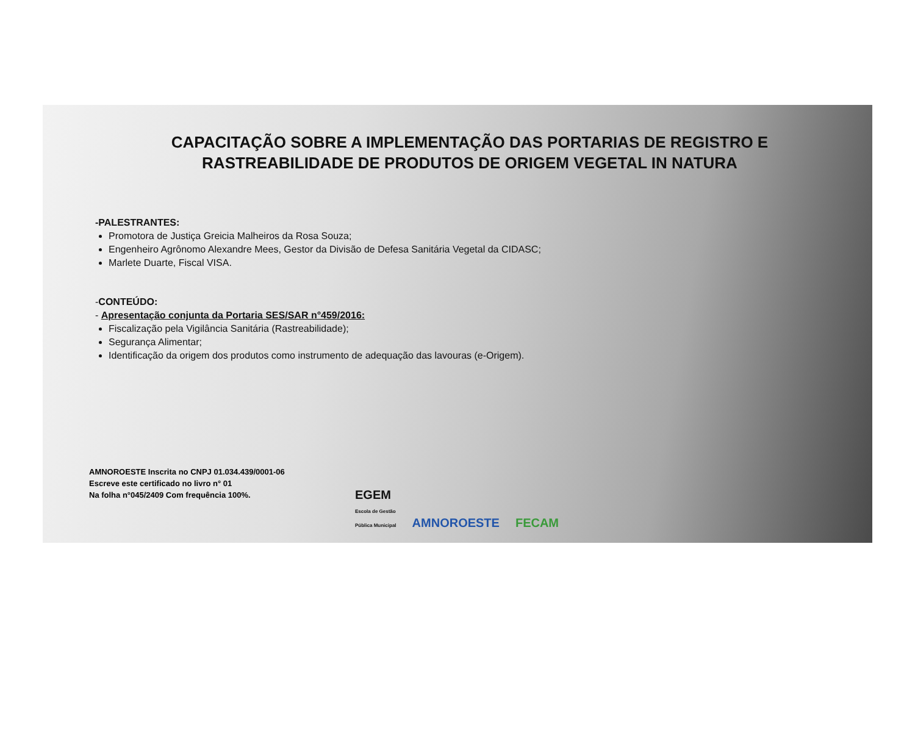CAPACITAÇÃO SOBRE A IMPLEMENTAÇÃO DAS PORTARIAS DE REGISTRO E RASTREABILIDADE DE PRODUTOS DE ORIGEM VEGETAL IN NATURA
-PALESTRANTES:
Promotora de Justiça Greicia Malheiros da Rosa Souza;
Engenheiro Agrônomo Alexandre Mees, Gestor da Divisão de Defesa Sanitária Vegetal da CIDASC;
Marlete Duarte, Fiscal VISA.
-CONTEÚDO:
- Apresentação conjunta da Portaria SES/SAR n°459/2016:
Fiscalização pela Vigilância Sanitária (Rastreabilidade);
Segurança Alimentar;
Identificação da origem dos produtos como instrumento de adequação das lavouras (e-Origem).
AMNOROESTE Inscrita no CNPJ 01.034.439/0001-06
Escreve este certificado no livro n° 01
Na folha n°045/2409 Com frequência 100%.
EGEM
Escola de Gestão
Pública Municipal
AMNOROESTE
FECAM